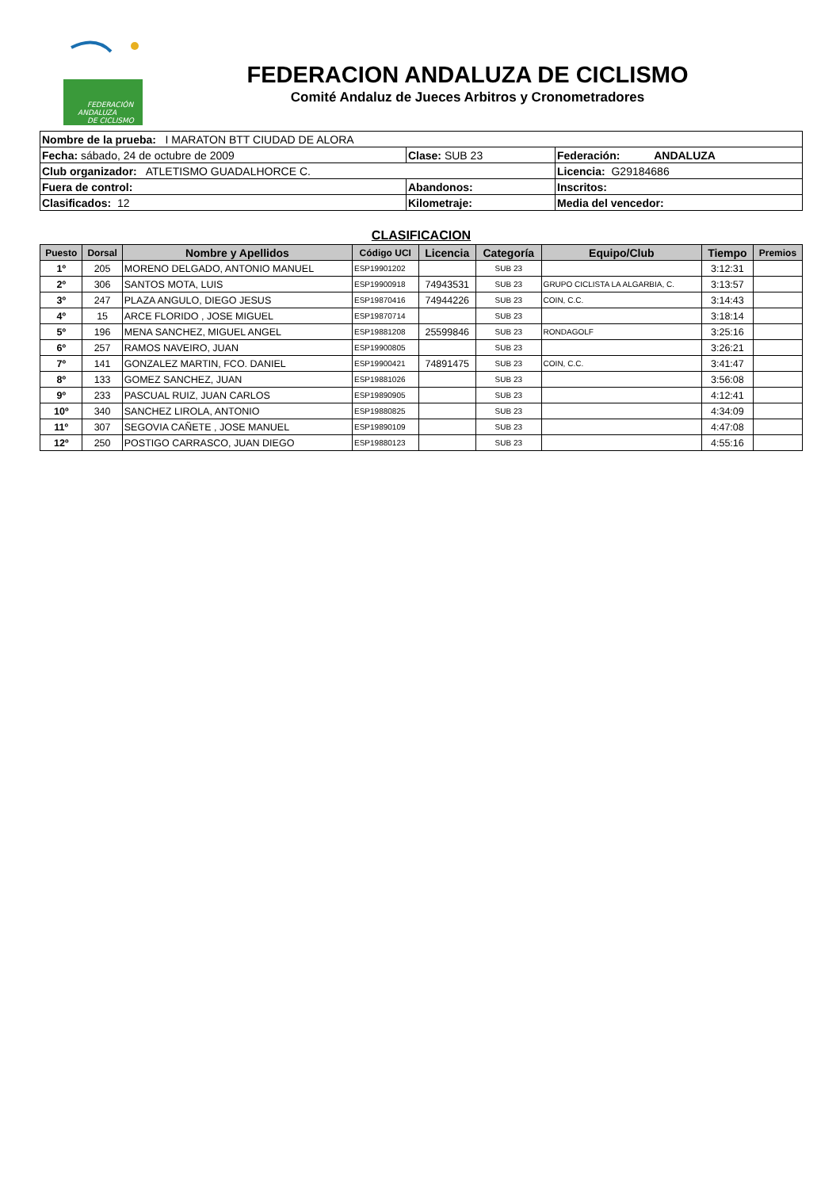FEDERACIÓN
ANDALUZA
DE CICLISMO
FEDERACION ANDALUZA DE CICLISMO
Comité Andaluz de Jueces Arbitros y Cronometradores
| Nombre de la prueba: I MARATON BTT CIUDAD DE ALORA | | |
| Fecha: sábado, 24 de octubre de 2009 | Clase: SUB 23 | Federación: ANDALUZA |
| Club organizador: ATLETISMO GUADALHORCE C. | | Licencia: G29184686 |
| Fuera de control: | Abandonos: | Inscritos: |
| Clasificados: 12 | Kilometraje: | Media del vencedor: |
CLASIFICACION
| Puesto | Dorsal | Nombre y Apellidos | Código UCI | Licencia | Categoría | Equipo/Club | Tiempo | Premios |
| --- | --- | --- | --- | --- | --- | --- | --- | --- |
| 1º | 205 | MORENO DELGADO, ANTONIO MANUEL | ESP19901202 | | SUB 23 | | 3:12:31 | |
| 2º | 306 | SANTOS MOTA, LUIS | ESP19900918 | 74943531 | SUB 23 | GRUPO CICLISTA LA ALGARBIA, C. | 3:13:57 | |
| 3º | 247 | PLAZA ANGULO, DIEGO JESUS | ESP19870416 | 74944226 | SUB 23 | COIN, C.C. | 3:14:43 | |
| 4º | 15 | ARCE FLORIDO , JOSE MIGUEL | ESP19870714 | | SUB 23 | | 3:18:14 | |
| 5º | 196 | MENA SANCHEZ, MIGUEL ANGEL | ESP19881208 | 25599846 | SUB 23 | RONDAGOLF | 3:25:16 | |
| 6º | 257 | RAMOS NAVEIRO, JUAN | ESP19900805 | | SUB 23 | | 3:26:21 | |
| 7º | 141 | GONZALEZ MARTIN, FCO. DANIEL | ESP19900421 | 74891475 | SUB 23 | COIN, C.C. | 3:41:47 | |
| 8º | 133 | GOMEZ SANCHEZ, JUAN | ESP19881026 | | SUB 23 | | 3:56:08 | |
| 9º | 233 | PASCUAL RUIZ, JUAN CARLOS | ESP19890905 | | SUB 23 | | 4:12:41 | |
| 10º | 340 | SANCHEZ LIROLA, ANTONIO | ESP19880825 | | SUB 23 | | 4:34:09 | |
| 11º | 307 | SEGOVIA CAÑETE , JOSE MANUEL | ESP19890109 | | SUB 23 | | 4:47:08 | |
| 12º | 250 | POSTIGO CARRASCO, JUAN DIEGO | ESP19880123 | | SUB 23 | | 4:55:16 | |